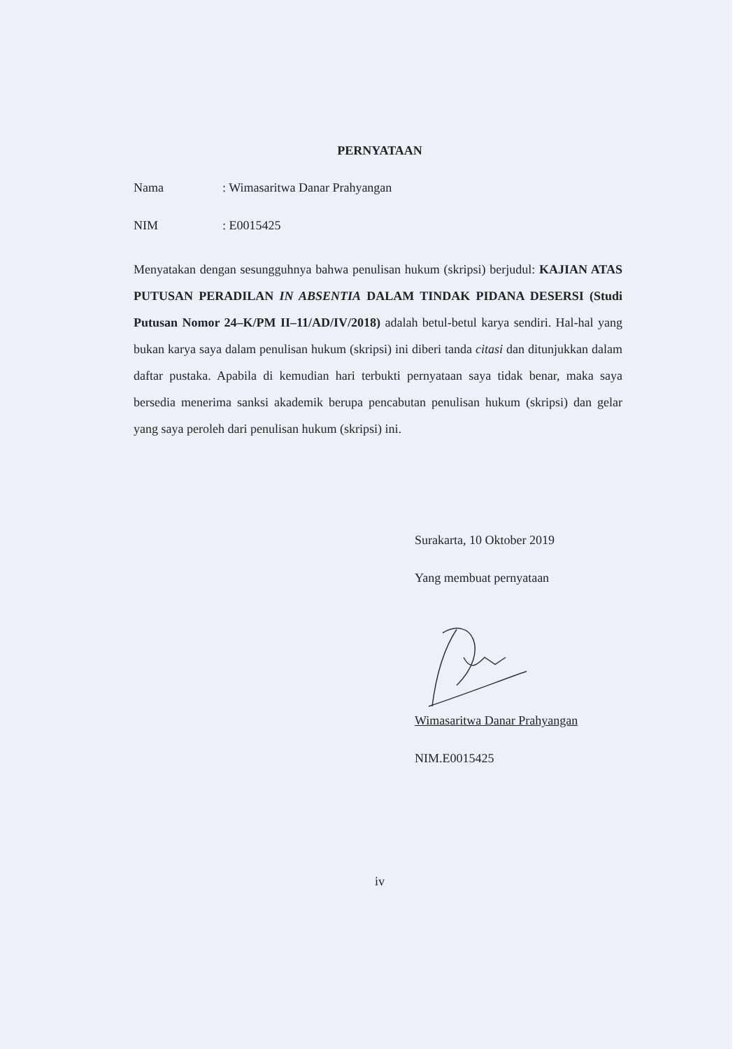PERNYATAAN
Nama: Wimasaritwa Danar Prahyangan
NIM: E0015425
Menyatakan dengan sesungguhnya bahwa penulisan hukum (skripsi) berjudul: KAJIAN ATAS PUTUSAN PERADILAN IN ABSENTIA DALAM TINDAK PIDANA DESERSI (Studi Putusan Nomor 24–K/PM II–11/AD/IV/2018) adalah betul-betul karya sendiri. Hal-hal yang bukan karya saya dalam penulisan hukum (skripsi) ini diberi tanda citasi dan ditunjukkan dalam daftar pustaka. Apabila di kemudian hari terbukti pernyataan saya tidak benar, maka saya bersedia menerima sanksi akademik berupa pencabutan penulisan hukum (skripsi) dan gelar yang saya peroleh dari penulisan hukum (skripsi) ini.
Surakarta, 10 Oktober 2019
Yang membuat pernyataan
Wimasaritwa Danar Prahyangan
NIM.E0015425
iv